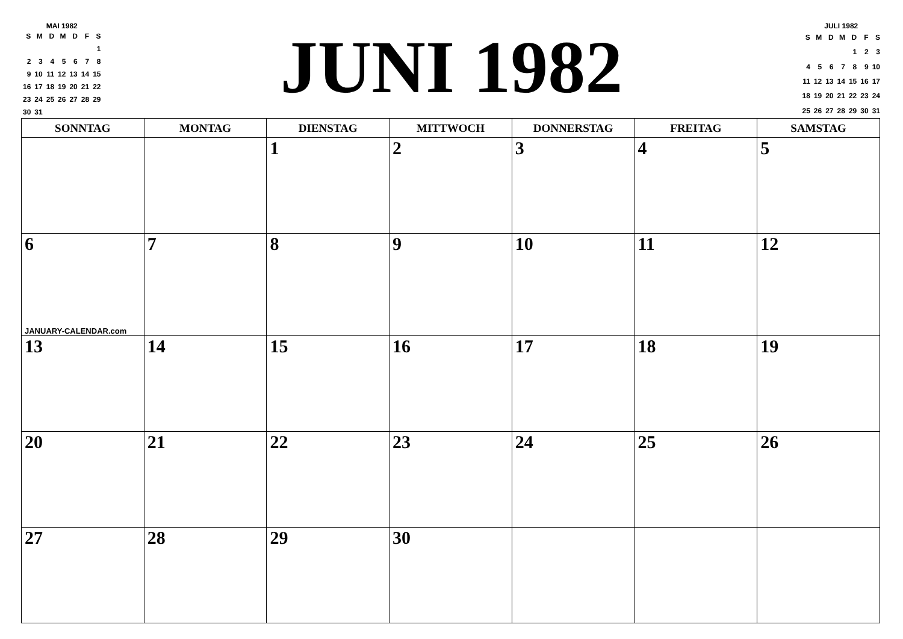MAI 1982
| S | M | D | M | D | F | S |
| | | | | | | 1 |
| 2 | 3 | 4 | 5 | 6 | 7 | 8 |
| 9 | 10 | 11 | 12 | 13 | 14 | 15 |
| 16 | 17 | 18 | 19 | 20 | 21 | 22 |
| 23 | 24 | 25 | 26 | 27 | 28 | 29 |
| 30 | 31 | | | | | |
JUNI 1982
JULI 1982
| S | M | D | M | D | F | S |
| | | | | 1 | 2 | 3 |
| 4 | 5 | 6 | 7 | 8 | 9 | 10 |
| 11 | 12 | 13 | 14 | 15 | 16 | 17 |
| 18 | 19 | 20 | 21 | 22 | 23 | 24 |
| 25 | 26 | 27 | 28 | 29 | 30 | 31 |
| SONNTAG | MONTAG | DIENSTAG | MITTWOCH | DONNERSTAG | FREITAG | SAMSTAG |
| --- | --- | --- | --- | --- | --- | --- |
| | | 1 | 2 | 3 | 4 | 5 |
| 6 JANUARY-CALENDAR.com | 7 | 8 | 9 | 10 | 11 | 12 |
| 13 | 14 | 15 | 16 | 17 | 18 | 19 |
| 20 | 21 | 22 | 23 | 24 | 25 | 26 |
| 27 | 28 | 29 | 30 | | | |